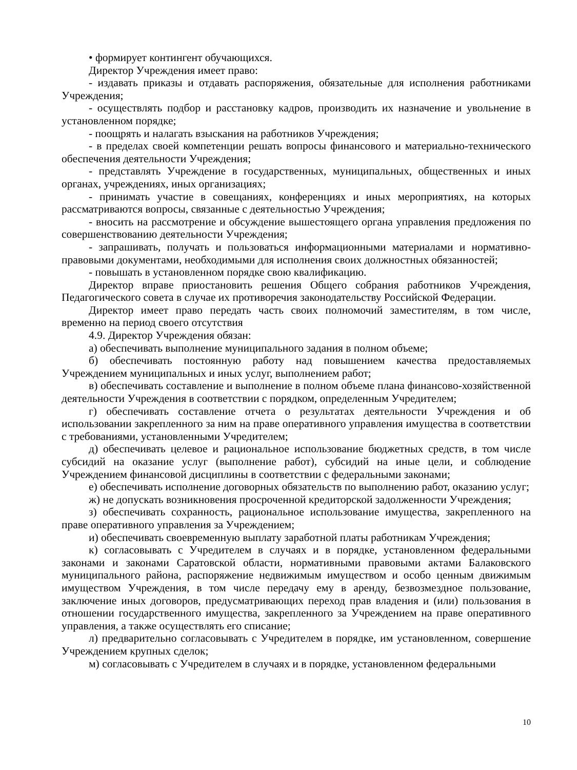• формирует контингент обучающихся.
Директор Учреждения имеет право:
- издавать приказы и отдавать распоряжения, обязательные для исполнения работниками Учреждения;
- осуществлять подбор и расстановку кадров, производить их назначение и увольнение в установленном порядке;
- поощрять и налагать взыскания на работников Учреждения;
- в пределах своей компетенции решать вопросы финансового и материально-технического обеспечения деятельности Учреждения;
- представлять Учреждение в государственных, муниципальных, общественных и иных органах, учреждениях, иных организациях;
- принимать участие в совещаниях, конференциях и иных мероприятиях, на которых рассматриваются вопросы, связанные с деятельностью Учреждения;
- вносить на рассмотрение и обсуждение вышестоящего органа управления предложения по совершенствованию деятельности Учреждения;
- запрашивать, получать и пользоваться информационными материалами и нормативно-правовыми документами, необходимыми для исполнения своих должностных обязанностей;
- повышать в установленном порядке свою квалификацию.
Директор вправе приостановить решения Общего собрания работников Учреждения, Педагогического совета в случае их противоречия законодательству Российской Федерации.
Директор имеет право передать часть своих полномочий заместителям, в том числе, временно на период своего отсутствия
4.9. Директор Учреждения обязан:
а) обеспечивать выполнение муниципального задания в полном объеме;
б) обеспечивать постоянную работу над повышением качества предоставляемых Учреждением муниципальных и иных услуг, выполнением работ;
в) обеспечивать составление и выполнение в полном объеме плана финансово-хозяйственной деятельности Учреждения в соответствии с порядком, определенным Учредителем;
г) обеспечивать составление отчета о результатах деятельности Учреждения и об использовании закрепленного за ним на праве оперативного управления имущества в соответствии с требованиями, установленными Учредителем;
д) обеспечивать целевое и рациональное использование бюджетных средств, в том числе субсидий на оказание услуг (выполнение работ), субсидий на иные цели, и соблюдение Учреждением финансовой дисциплины в соответствии с федеральными законами;
е) обеспечивать исполнение договорных обязательств по выполнению работ, оказанию услуг;
ж) не допускать возникновения просроченной кредиторской задолженности Учреждения;
з) обеспечивать сохранность, рациональное использование имущества, закрепленного на праве оперативного управления за Учреждением;
и) обеспечивать своевременную выплату заработной платы работникам Учреждения;
к) согласовывать с Учредителем в случаях и в порядке, установленном федеральными законами и законами Саратовской области, нормативными правовыми актами Балаковского муниципального района, распоряжение недвижимым имуществом и особо ценным движимым имуществом Учреждения, в том числе передачу ему в аренду, безвозмездное пользование, заключение иных договоров, предусматривающих переход прав владения и (или) пользования в отношении государственного имущества, закрепленного за Учреждением на праве оперативного управления, а также осуществлять его списание;
л) предварительно согласовывать с Учредителем в порядке, им установленном, совершение Учреждением крупных сделок;
м) согласовывать с Учредителем в случаях и в порядке, установленном федеральными
10